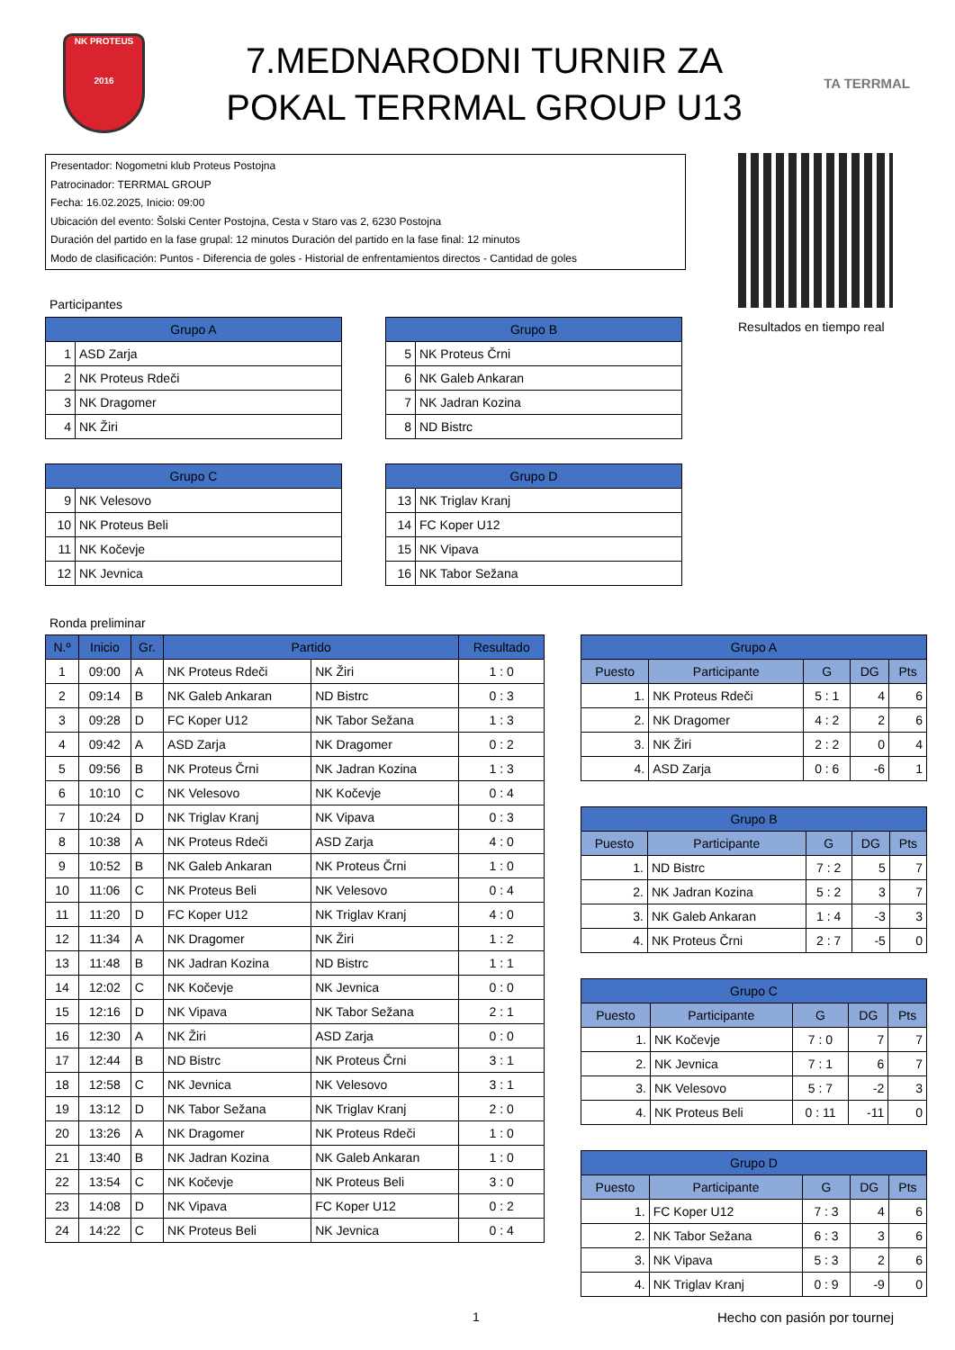NK PROTEUS
2016
7.MEDNARODNI TURNIR ZA
POKAL TERRMAL GROUP U13
TA TERRMAL
Presentador: Nogometni klub Proteus Postojna
Patrocinador: TERRMAL GROUP
Fecha: 16.02.2025, Inicio: 09:00
Ubicación del evento: Šolski Center Postojna, Cesta v Staro vas 2, 6230 Postojna
Duración del partido en la fase grupal: 12 minutos Duración del partido en la fase final: 12 minutos
Modo de clasificación: Puntos - Diferencia de goles - Historial de enfrentamientos directos - Cantidad de goles
Resultados en tiempo real
Participantes
| Grupo A | |
| --- | --- |
| 1 | ASD Zarja |
| 2 | NK Proteus Rdeči |
| 3 | NK Dragomer |
| 4 | NK Žiri |
| Grupo B | |
| --- | --- |
| 5 | NK Proteus Črni |
| 6 | NK Galeb Ankaran |
| 7 | NK Jadran Kozina |
| 8 | ND Bistrc |
| Grupo C | |
| --- | --- |
| 9 | NK Velesovo |
| 10 | NK Proteus Beli |
| 11 | NK Kočevje |
| 12 | NK Jevnica |
| Grupo D | |
| --- | --- |
| 13 | NK Triglav Kranj |
| 14 | FC Koper U12 |
| 15 | NK Vipava |
| 16 | NK Tabor Sežana |
Ronda preliminar
| N.º | Inicio | Gr. | Partido | | Resultado |
| --- | --- | --- | --- | --- | --- |
| 1 | 09:00 | A | NK Proteus Rdeči | NK Žiri | 1 : 0 |
| 2 | 09:14 | B | NK Galeb Ankaran | ND Bistrc | 0 : 3 |
| 3 | 09:28 | D | FC Koper U12 | NK Tabor Sežana | 1 : 3 |
| 4 | 09:42 | A | ASD Zarja | NK Dragomer | 0 : 2 |
| 5 | 09:56 | B | NK Proteus Črni | NK Jadran Kozina | 1 : 3 |
| 6 | 10:10 | C | NK Velesovo | NK Kočevje | 0 : 4 |
| 7 | 10:24 | D | NK Triglav Kranj | NK Vipava | 0 : 3 |
| 8 | 10:38 | A | NK Proteus Rdeči | ASD Zarja | 4 : 0 |
| 9 | 10:52 | B | NK Galeb Ankaran | NK Proteus Črni | 1 : 0 |
| 10 | 11:06 | C | NK Proteus Beli | NK Velesovo | 0 : 4 |
| 11 | 11:20 | D | FC Koper U12 | NK Triglav Kranj | 4 : 0 |
| 12 | 11:34 | A | NK Dragomer | NK Žiri | 1 : 2 |
| 13 | 11:48 | B | NK Jadran Kozina | ND Bistrc | 1 : 1 |
| 14 | 12:02 | C | NK Kočevje | NK Jevnica | 0 : 0 |
| 15 | 12:16 | D | NK Vipava | NK Tabor Sežana | 2 : 1 |
| 16 | 12:30 | A | NK Žiri | ASD Zarja | 0 : 0 |
| 17 | 12:44 | B | ND Bistrc | NK Proteus Črni | 3 : 1 |
| 18 | 12:58 | C | NK Jevnica | NK Velesovo | 3 : 1 |
| 19 | 13:12 | D | NK Tabor Sežana | NK Triglav Kranj | 2 : 0 |
| 20 | 13:26 | A | NK Dragomer | NK Proteus Rdeči | 1 : 0 |
| 21 | 13:40 | B | NK Jadran Kozina | NK Galeb Ankaran | 1 : 0 |
| 22 | 13:54 | C | NK Kočevje | NK Proteus Beli | 3 : 0 |
| 23 | 14:08 | D | NK Vipava | FC Koper U12 | 0 : 2 |
| 24 | 14:22 | C | NK Proteus Beli | NK Jevnica | 0 : 4 |
| Grupo A | | | | |
| --- | --- | --- | --- | --- |
| Puesto | Participante | G | DG | Pts |
| 1. | NK Proteus Rdeči | 5 : 1 | 4 | 6 |
| 2. | NK Dragomer | 4 : 2 | 2 | 6 |
| 3. | NK Žiri | 2 : 2 | 0 | 4 |
| 4. | ASD Zarja | 0 : 6 | -6 | 1 |
| Grupo B | | | | |
| --- | --- | --- | --- | --- |
| Puesto | Participante | G | DG | Pts |
| 1. | ND Bistrc | 7 : 2 | 5 | 7 |
| 2. | NK Jadran Kozina | 5 : 2 | 3 | 7 |
| 3. | NK Galeb Ankaran | 1 : 4 | -3 | 3 |
| 4. | NK Proteus Črni | 2 : 7 | -5 | 0 |
| Grupo C | | | | |
| --- | --- | --- | --- | --- |
| Puesto | Participante | G | DG | Pts |
| 1. | NK Kočevje | 7 : 0 | 7 | 7 |
| 2. | NK Jevnica | 7 : 1 | 6 | 7 |
| 3. | NK Velesovo | 5 : 7 | -2 | 3 |
| 4. | NK Proteus Beli | 0 : 11 | -11 | 0 |
| Grupo D | | | | |
| --- | --- | --- | --- | --- |
| Puesto | Participante | G | DG | Pts |
| 1. | FC Koper U12 | 7 : 3 | 4 | 6 |
| 2. | NK Tabor Sežana | 6 : 3 | 3 | 6 |
| 3. | NK Vipava | 5 : 3 | 2 | 6 |
| 4. | NK Triglav Kranj | 0 : 9 | -9 | 0 |
1 Hecho con pasión por tournej